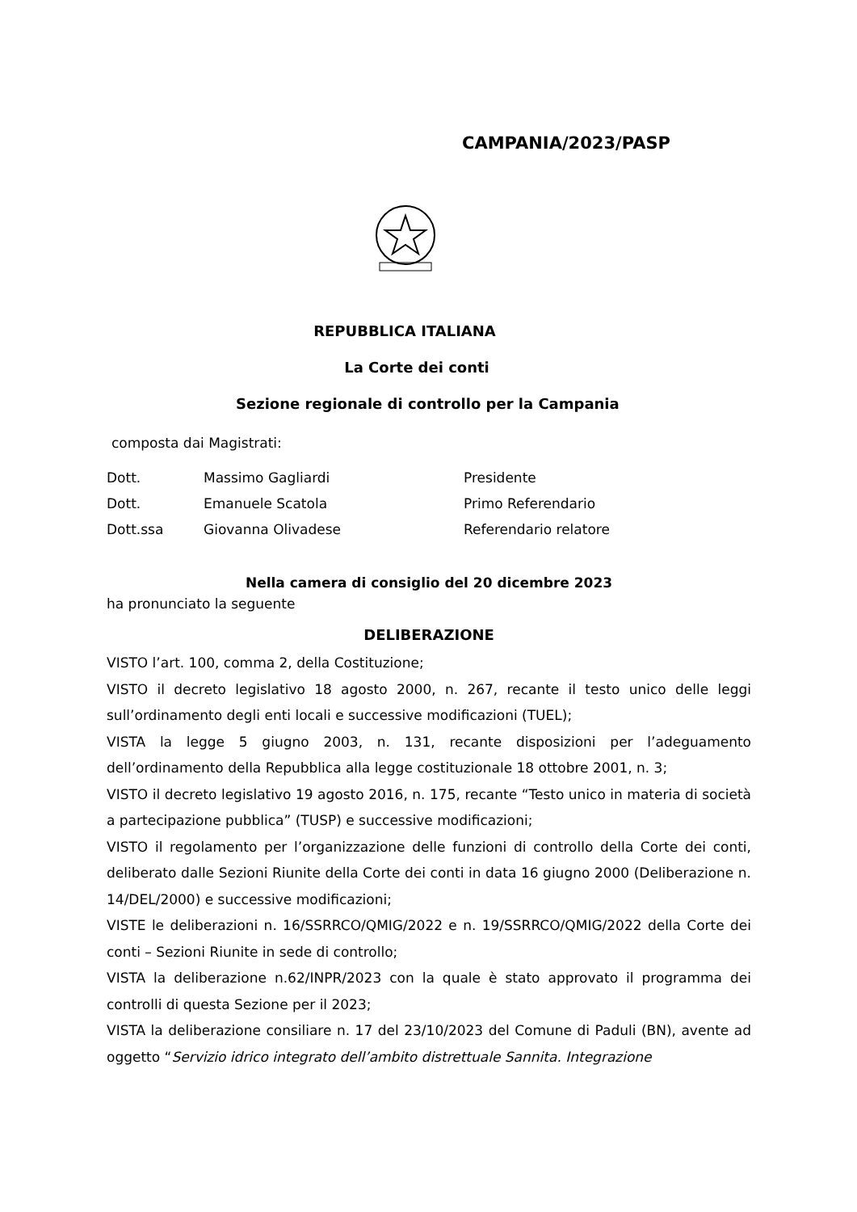CAMPANIA/2023/PASP
REPUBBLICA ITALIANA
La Corte dei conti
Sezione regionale di controllo per la Campania
composta dai Magistrati:
Dott. Massimo Gagliardi Presidente
Dott. Emanuele Scatola Primo Referendario
Dott.ssa Giovanna Olivadese Referendario relatore
Nella camera di consiglio del 20 dicembre 2023
ha pronunciato la seguente
DELIBERAZIONE
VISTO l’art. 100, comma 2, della Costituzione;
VISTO il decreto legislativo 18 agosto 2000, n. 267, recante il testo unico delle leggi sull’ordinamento degli enti locali e successive modificazioni (TUEL);
VISTA la legge 5 giugno 2003, n. 131, recante disposizioni per l’adeguamento dell’ordinamento della Repubblica alla legge costituzionale 18 ottobre 2001, n. 3;
VISTO il decreto legislativo 19 agosto 2016, n. 175, recante “Testo unico in materia di società a partecipazione pubblica” (TUSP) e successive modificazioni;
VISTO il regolamento per l’organizzazione delle funzioni di controllo della Corte dei conti, deliberato dalle Sezioni Riunite della Corte dei conti in data 16 giugno 2000 (Deliberazione n. 14/DEL/2000) e successive modificazioni;
VISTE le deliberazioni n. 16/SSRRCO/QMIG/2022 e n. 19/SSRRCO/QMIG/2022 della Corte dei conti – Sezioni Riunite in sede di controllo;
VISTA la deliberazione n.62/INPR/2023 con la quale è stato approvato il programma dei controlli di questa Sezione per il 2023;
VISTA la deliberazione consiliare n. 17 del 23/10/2023 del Comune di Paduli (BN), avente ad oggetto “Servizio idrico integrato dell’ambito distrettuale Sannita. Integrazione